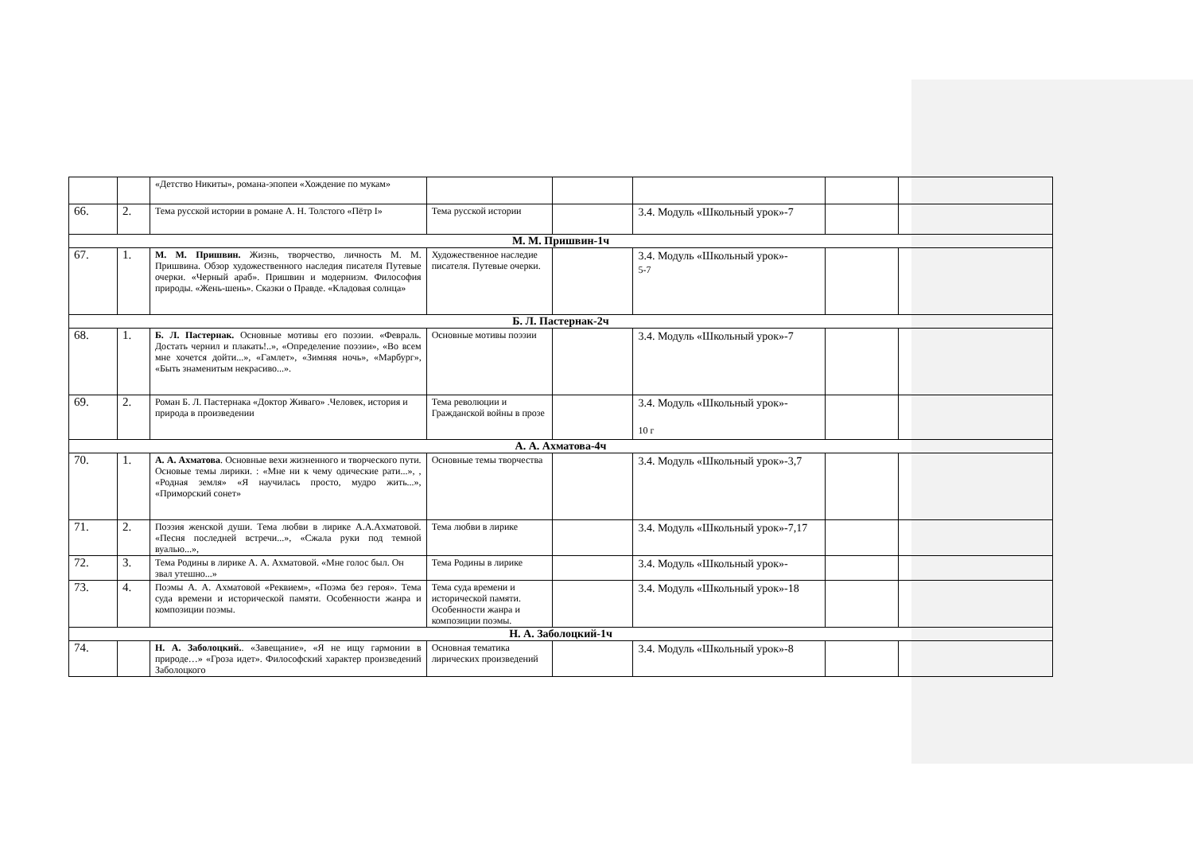| | | «Детство Никиты», романа-эпопеи «Хождение по мукам» | | | | | |
| 66. | 2. | Тема русской истории в романе А. Н. Толстого «Пётр I» | Тема русской истории | | 3.4. Модуль «Школьный урок»-7 | | |
| М. М. Пришвин-1ч | | | | | | | |
| 67. | 1. | М. М. Пришвин. Жизнь, творчество, личность М. М. Пришвина. Обзор художественного наследия писателя Путевые очерки. «Черный араб». Пришвин и модернизм. Философия природы. «Жень-шень». Сказки о Правде. «Кладовая солнца» | Художественное наследие писателя. Путевые очерки. | | 3.4. Модуль «Школьный урок»- 5-7 | | |
| Б. Л. Пастернак-2ч | | | | | | | |
| 68. | 1. | Б. Л. Пастернак. Основные мотивы его поэзии. «Февраль. Достать чернил и плакать!..», «Определение поэзии», «Во всем мне хочется дойти...», «Гамлет», «Зимняя ночь», «Марбург», «Быть знаменитым некрасиво...». | Основные мотивы поэзии | | 3.4. Модуль «Школьный урок»-7 | | |
| 69. | 2. | Роман Б. Л. Пастернака «Доктор Живаго» .Человек, история и природа в произведении | Тема революции и Гражданской войны в прозе | | 3.4. Модуль «Школьный урок»- 10 г | | |
| А. А. Ахматова-4ч | | | | | | | |
| 70. | 1. | А. А. Ахматова . Основные вехи жизненного и творческого пути. Основые темы лирики. : «Мне ни к чему одические рати...», , «Родная земля» «Я научилась просто, мудро жить...», «Приморский сонет» | Основные темы творчества | | 3.4. Модуль «Школьный урок»-3,7 | | |
| 71. | 2. | Поэзия женской души. Тема любви в лирике А.А.Ахматовой. «Песня последней встречи...», «Сжала руки под темной вуалью...», | Тема любви в лирике | | 3.4. Модуль «Школьный урок»-7,17 | | |
| 72. | 3. | Тема Родины в лирике А. А. Ахматовой. «Мне голос был. Он звал утешно...» | Тема Родины в лирике | | 3.4. Модуль «Школьный урок»- | | |
| 73. | 4. | Поэмы А. А. Ахматовой «Реквием», «Поэма без героя». Тема суда времени и исторической памяти. Особенности жанра и композиции поэмы. | Тема суда времени и исторической памяти. Особенности жанра и композиции поэмы. | | 3.4. Модуль «Школьный урок»-18 | | |
| Н. А. Заболоцкий-1ч | | | | | | | |
| 74. | | Н. А. Заболоцкий. . «Завещание», «Я не ищу гармонии в природе…» «Гроза идет». Философский характер произведений Заболоцкого | Основная тематика лирических произведений | | 3.4. Модуль «Школьный урок»-8 | | |